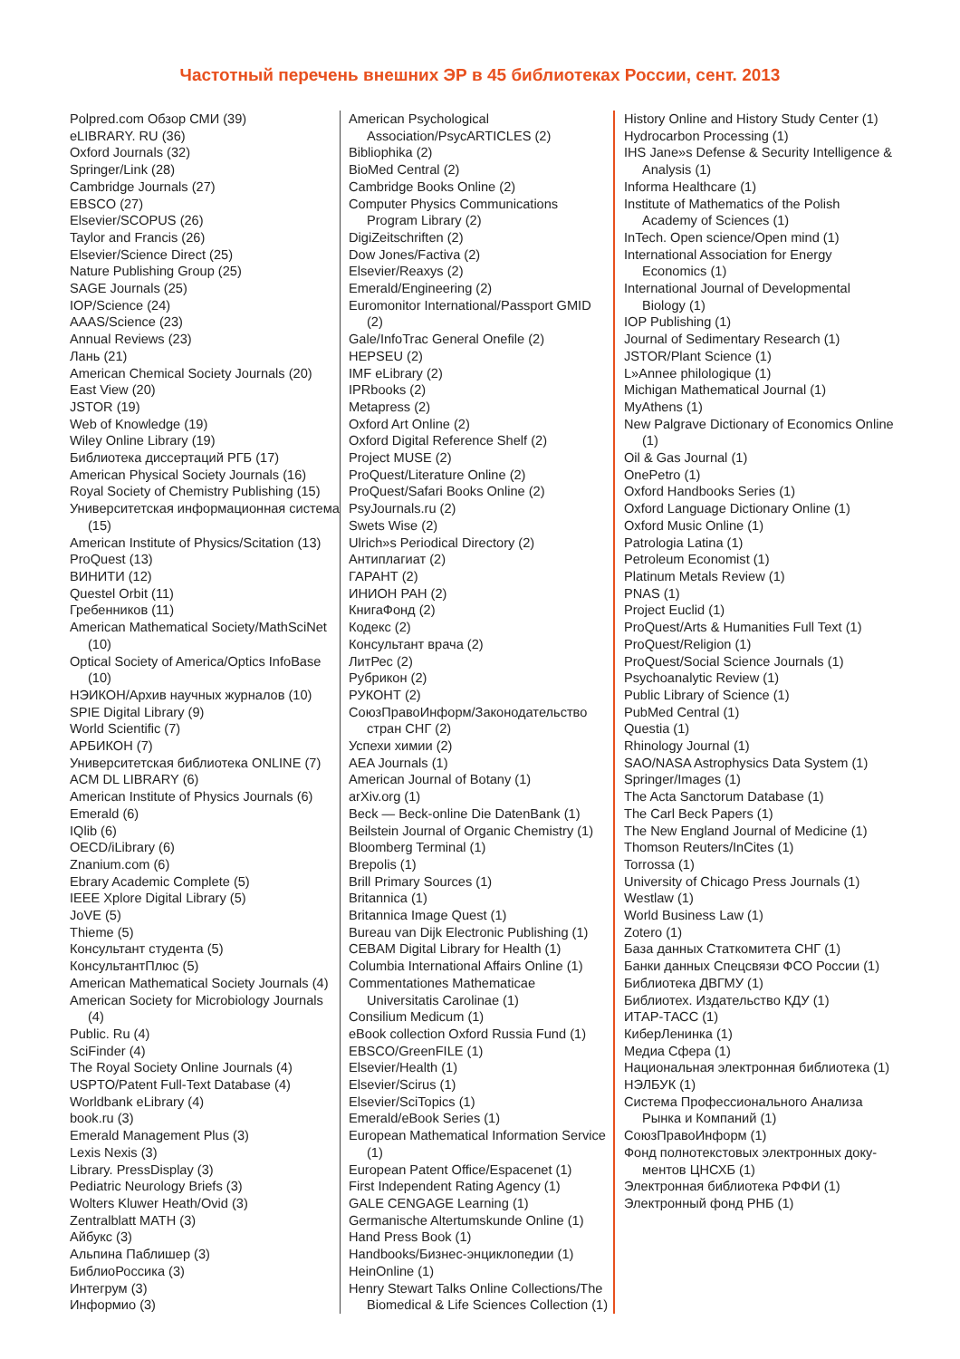Частотный перечень внешних ЭР в 45 библиотеках России, сент. 2013
Polpred.com Обзор СМИ (39)
eLIBRARY. RU (36)
Oxford Journals (32)
Springer/Link (28)
Cambridge Journals (27)
EBSCO (27)
Elsevier/SCOPUS (26)
Taylor and Francis (26)
Elsevier/Science Direct (25)
Nature Publishing Group (25)
SAGE Journals (25)
IOP/Science (24)
AAAS/Science (23)
Annual Reviews (23)
Лань (21)
American Chemical Society Journals (20)
East View (20)
JSTOR (19)
Web of Knowledge (19)
Wiley Online Library (19)
Библиотека диссертаций РГБ (17)
American Physical Society Journals (16)
Royal Society of Chemistry Publishing (15)
Университетская информационная система (15)
American Institute of Physics/Scitation (13)
ProQuest (13)
ВИНИТИ (12)
Questel Orbit (11)
Гребенников (11)
American Mathematical Society/MathSciNet (10)
Optical Society of America/Optics InfoBase (10)
НЭИКОН/Архив научных журналов (10)
SPIE Digital Library (9)
World Scientific (7)
АРБИКОН (7)
Университетская библиотека ONLINE (7)
ACM DL LIBRARY (6)
American Institute of Physics Journals (6)
Emerald (6)
IQlib (6)
OECD/iLibrary (6)
Znanium.com (6)
Ebrary Academic Complete (5)
IEEE Xplore Digital Library (5)
JoVE (5)
Thieme (5)
Консультант студента (5)
КонсультантПлюс (5)
American Mathematical Society Journals (4)
American Society for Microbiology Journals (4)
Public. Ru (4)
SciFinder (4)
The Royal Society Online Journals (4)
USPTO/Patent Full-Text Database (4)
Worldbank eLibrary (4)
book.ru (3)
Emerald Management Plus (3)
Lexis Nexis (3)
Library. PressDisplay (3)
Pediatric Neurology Briefs (3)
Wolters Kluwer Heath/Ovid (3)
Zentralblatt MATH (3)
Айбукс (3)
Альпина Паблишер (3)
БиблиоРоссика (3)
Интегрум (3)
Информио (3)
American Psychological Association/PsycARTICLES (2)
Bibliophika (2)
BioMed Central (2)
Cambridge Books Online (2)
Computer Physics Communications Program Library (2)
DigiZeitschriften (2)
Dow Jones/Factiva (2)
Elsevier/Reaxys (2)
Emerald/Engineering (2)
Euromonitor International/Passport GMID (2)
Gale/InfoTrac General Onefile (2)
HEPSEU (2)
IMF eLibrary (2)
IPRbooks (2)
Metapress (2)
Oxford Art Online (2)
Oxford Digital Reference Shelf (2)
Project MUSE (2)
ProQuest/Literature Online (2)
ProQuest/Safari Books Online (2)
PsyJournals.ru (2)
Swets Wise (2)
Ulrich»s Periodical Directory (2)
Антиплагиат (2)
ГАРАНТ (2)
ИНИОН РАН (2)
КнигаФонд (2)
Кодекс (2)
Консультант врача (2)
ЛитРес (2)
Рубрикон (2)
РУКОНТ (2)
СоюзПравоИнформ/Законодательство стран СНГ (2)
Успехи химии (2)
AEA Journals (1)
American Journal of Botany (1)
arXiv.org (1)
Beck — Beck-online Die DatenBank (1)
Beilstein Journal of Organic Chemistry (1)
Bloomberg Terminal (1)
Brepolis (1)
Brill Primary Sources (1)
Britannica (1)
Britannica Image Quest (1)
Bureau van Dijk Electronic Publishing (1)
CEBAM Digital Library for Health (1)
Columbia International Affairs Online (1)
Commentationes Mathematicae Universitatis Carolinae (1)
Consilium Medicum (1)
eBook collection Oxford Russia Fund (1)
EBSCO/GreenFILE (1)
Elsevier/Health (1)
Elsevier/Scirus (1)
Elsevier/SciTopics (1)
Emerald/eBook Series (1)
European Mathematical Information Service (1)
European Patent Office/Espacenet (1)
First Independent Rating Agency (1)
GALE CENGAGE Learning (1)
Germanische Altertumskunde Online (1)
Hand Press Book (1)
Handbooks/Бизнес-энциклопедии (1)
HeinOnline (1)
Henry Stewart Talks Online Collections/The Biomedical & Life Sciences Collection (1)
History Online and History Study Center (1)
Hydrocarbon Processing (1)
IHS Jane»s Defense & Security Intelligence & Analysis (1)
Informa Healthcare (1)
Institute of Mathematics of the Polish Academy of Sciences (1)
InTech. Open science/Open mind (1)
International Association for Energy Economics (1)
International Journal of Developmental Biology (1)
IOP Publishing (1)
Journal of Sedimentary Research (1)
JSTOR/Plant Science (1)
L»Annee philologique (1)
Michigan Mathematical Journal (1)
MyAthens (1)
New Palgrave Dictionary of Economics Online (1)
Oil & Gas Journal (1)
OnePetro (1)
Oxford Handbooks Series (1)
Oxford Language Dictionary Online (1)
Oxford Music Online (1)
Patrologia Latina (1)
Petroleum Economist (1)
Platinum Metals Review (1)
PNAS (1)
Project Euclid (1)
ProQuest/Arts & Humanities Full Text (1)
ProQuest/Religion (1)
ProQuest/Social Science Journals (1)
Psychoanalytic Review (1)
Public Library of Science (1)
PubMed Central (1)
Questia (1)
Rhinology Journal (1)
SAO/NASA Astrophysics Data System (1)
Springer/Images (1)
The Acta Sanctorum Database (1)
The Carl Beck Papers (1)
The New England Journal of Medicine (1)
Thomson Reuters/InCites (1)
Torrossa (1)
University of Chicago Press Journals (1)
Westlaw (1)
World Business Law (1)
Zotero (1)
База данных Статкомитета СНГ (1)
Банки данных Спецсвязи ФСО России (1)
Библиотека ДВГМУ (1)
Библиотех. Издательство КДУ (1)
ИТАР-ТАСС (1)
КиберЛенинка (1)
Медиа Сфера (1)
Национальная электронная библиотека (1)
НЭЛБУК (1)
Система Профессионального Анализа Рынка и Компаний (1)
СоюзПравоИнформ (1)
Фонд полнотекстовых электронных доку­ментов ЦНСХБ (1)
Электронная библиотека РФФИ (1)
Электронный фонд РНБ (1)